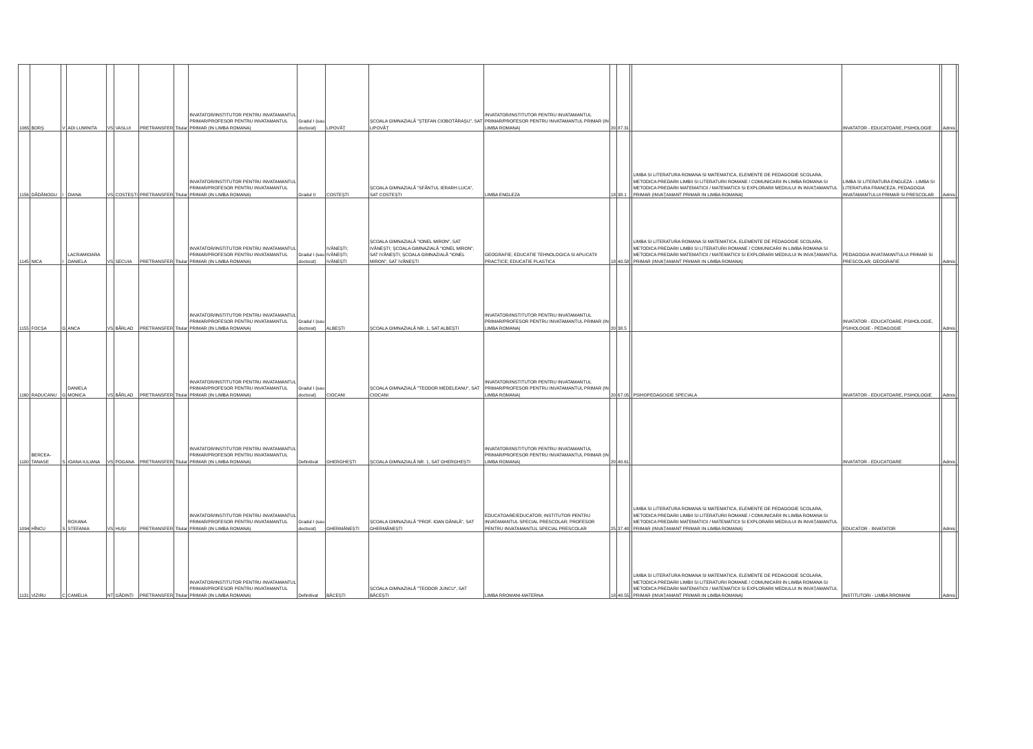| 1065 | BORȘ | V | ADI LUMINITA | VS | VASLUI | PRETRANSFER | Titular | INVATATOR/INSTITUTOR PENTRU INVATAMANTUL PRIMAR/PROFESOR PENTRU INVATAMANTUL PRIMAR (IN LIMBA ROMANA) | Gradul I (sau doctorat) | LIPOVĂȚ | ȘCOALA GIMNAZIALĂ "ȘTEFAN CIOBOTĂRAȘU", SAT LIPOVĂȚ | INVATATOR/INSTITUTOR PENTRU INVATAMANTUL PRIMAR/PROFESOR PENTRU INVATAMANTUL PRIMAR (IN LIMBA ROMANA) | 20 | 87.31 | | | INVATATOR - EDUCATOARE, PSIHOLOGIE | | Admis | |
| 1156 | DĂDĂNOGU | I | DIANA | VS | COSTEȘTI | PRETRANSFER | Titular | INVATATOR/INSTITUTOR PENTRU INVATAMANTUL PRIMAR/PROFESOR PENTRU INVATAMANTUL PRIMAR (IN LIMBA ROMANA) | Gradul II | COSTEȘTI | ȘCOALA GIMNAZIALĂ "SFÂNTUL IERARH LUCA", SAT COSTEȘTI | LIMBA ENGLEZA | 18 | 38.1 | | LIMBA SI LITERATURA ROMANA SI MATEMATICA, ELEMENTE DE PEDAGOGIE SCOLARA, METODICA PREDARII LIMBII SI LITERATURII ROMANE / COMUNICARII IN LIMBA ROMANA SI METODICA PREDARII MATEMATICII / MATEMATICII SI EXPLORARII MEDIULUI IN INVAȚAMANTUL PRIMAR (INVAȚAMANT PRIMAR IN LIMBA ROMANA) | LIMBA SI LITERATURA ENGLEZA - LIMBA SI LITERATURA FRANCEZA, PEDAGOGIA INVATAMANTULUI PRIMAR SI PRESCOLAR | | Admis | |
| 1145 | NICA | I | LACRAMIOARA DANIELA | VS | SECUIA | PRETRANSFER | Titular | INVATATOR/INSTITUTOR PENTRU INVATAMANTUL PRIMAR/PROFESOR PENTRU INVATAMANTUL PRIMAR (IN LIMBA ROMANA) | Gradul I (sau doctorat) | IVĂNEȘTI; IVĂNEȘTI; IVĂNEȘTI | ȘCOALA GIMNAZIALĂ "IONEL MIRON", SAT IVĂNEȘTI; ȘCOALA GIMNAZIALĂ "IONEL MIRON", SAT IVĂNEȘTI; ȘCOALA GIMNAZIALĂ "IONEL MIRON", SAT IVĂNEȘTI | GEOGRAFIE; EDUCATIE TEHNOLOGICA SI APLICATII PRACTICE; EDUCATIE PLASTICA | 18 | 40.58 | | LIMBA SI LITERATURA ROMANA SI MATEMATICA, ELEMENTE DE PEDAGOGIE SCOLARA, METODICA PREDARII LIMBII SI LITERATURII ROMANE / COMUNICARII IN LIMBA ROMANA SI METODICA PREDARII MATEMATICII / MATEMATICII SI EXPLORARII MEDIULUI IN INVAȚAMANTUL PRIMAR (INVAȚAMANT PRIMAR IN LIMBA ROMANA) | PEDAGOGIA INVATAMANTULUI PRIMAR SI PRESCOLAR; GEOGRAFIE | | Admis | |
| 1155 | FOCȘA | G | ANCA | VS | BÂRLAD | PRETRANSFER | Titular | INVATATOR/INSTITUTOR PENTRU INVATAMANTUL PRIMAR/PROFESOR PENTRU INVATAMANTUL PRIMAR (IN LIMBA ROMANA) | Gradul I (sau doctorat) | ALBEȘTI | ȘCOALA GIMNAZIALĂ NR. 1, SAT ALBEȘTI | INVATATOR/INSTITUTOR PENTRU INVATAMANTUL PRIMAR/PROFESOR PENTRU INVATAMANTUL PRIMAR (IN LIMBA ROMANA) | 20 | 38.5 | | | INVATATOR - EDUCATOARE, PSIHOLOGIE, PSIHOLOGIE - PEDAGOGIE | | Admis | |
| 1160 | RADUCANU | G | DANIELA MONICA | VS | BÂRLAD | PRETRANSFER | Titular | INVATATOR/INSTITUTOR PENTRU INVATAMANTUL PRIMAR/PROFESOR PENTRU INVATAMANTUL PRIMAR (IN LIMBA ROMANA) | Gradul I (sau doctorat) | CIOCANI | ȘCOALA GIMNAZIALĂ "TEODOR MEDELEANU", SAT CIOCANI | INVATATOR/INSTITUTOR PENTRU INVATAMANTUL PRIMAR/PROFESOR PENTRU INVATAMANTUL PRIMAR (IN LIMBA ROMANA) | 20 | 67.05 | | PSIHOPEDAGOGIE SPECIALA | INVATATOR - EDUCATOARE, PSIHOLOGIE | | Admis | |
| 1100 | BERCEA-TANASE | S | IOANA IULIANA | VS | POGANA | PRETRANSFER | Titular | INVATATOR/INSTITUTOR PENTRU INVATAMANTUL PRIMAR/PROFESOR PENTRU INVATAMANTUL PRIMAR (IN LIMBA ROMANA) | Definitivat | GHERGHEȘTI | ȘCOALA GIMNAZIALĂ NR. 1, SAT GHERGHEȘTI | INVATATOR/INSTITUTOR PENTRU INVATAMANTUL PRIMAR/PROFESOR PENTRU INVATAMANTUL PRIMAR (IN LIMBA ROMANA) | 20 | 40.61 | | | INVATATOR - EDUCATOARE | | Admis | |
| 1094 | HÎNCU | S | ROXANA STEFANIA | VS | HUȘI | PRETRANSFER | Titular | INVATATOR/INSTITUTOR PENTRU INVATAMANTUL PRIMAR/PROFESOR PENTRU INVATAMANTUL PRIMAR (IN LIMBA ROMANA) | Gradul I (sau doctorat) | GHERMĂNEȘTI | ȘCOALA GIMNAZIALĂ "PROF. IOAN DĂNILĂ", SAT GHERMĂNEȘTI | EDUCATOARE/EDUCATOR; INSTITUTOR PENTRU INVATAMANTUL SPECIAL PRESCOLAR; PROFESOR PENTRU INVATAMANTUL SPECIAL PRESCOLAR | 25 | 37.48 | | LIMBA SI LITERATURA ROMANA SI MATEMATICA, ELEMENTE DE PEDAGOGIE SCOLARA, METODICA PREDARII LIMBII SI LITERATURII ROMANE / COMUNICARII IN LIMBA ROMANA SI METODICA PREDARII MATEMATICII / MATEMATICII SI EXPLORARII MEDIULUI IN INVAȚAMANTUL PRIMAR (INVAȚAMANT PRIMAR IN LIMBA ROMANA) | EDUCATOR - INVATATOR | | Admis | |
| 1131 | VIZIRU | C | CAMELIA | NT | GÂDINȚI | PRETRANSFER | Titular | INVATATOR/INSTITUTOR PENTRU INVATAMANTUL PRIMAR/PROFESOR PENTRU INVATAMANTUL PRIMAR (IN LIMBA ROMANA) | Definitivat | BĂCEȘTI | ȘCOALA GIMNAZIALĂ "TEODOR JUNCU", SAT BĂCEȘTI | LIMBA RROMANI-MATERNA | 18 | 48.55 | | LIMBA SI LITERATURA ROMANA SI MATEMATICA, ELEMENTE DE PEDAGOGIE SCOLARA, METODICA PREDARII LIMBII SI LITERATURII ROMANE / COMUNICARII IN LIMBA ROMANA SI METODICA PREDARII MATEMATICII / MATEMATICII SI EXPLORARII MEDIULUI IN INVAȚAMANTUL PRIMAR (INVAȚAMANT PRIMAR IN LIMBA ROMANA) | INSTITUTORI - LIMBA RROMANI | | Admis | |